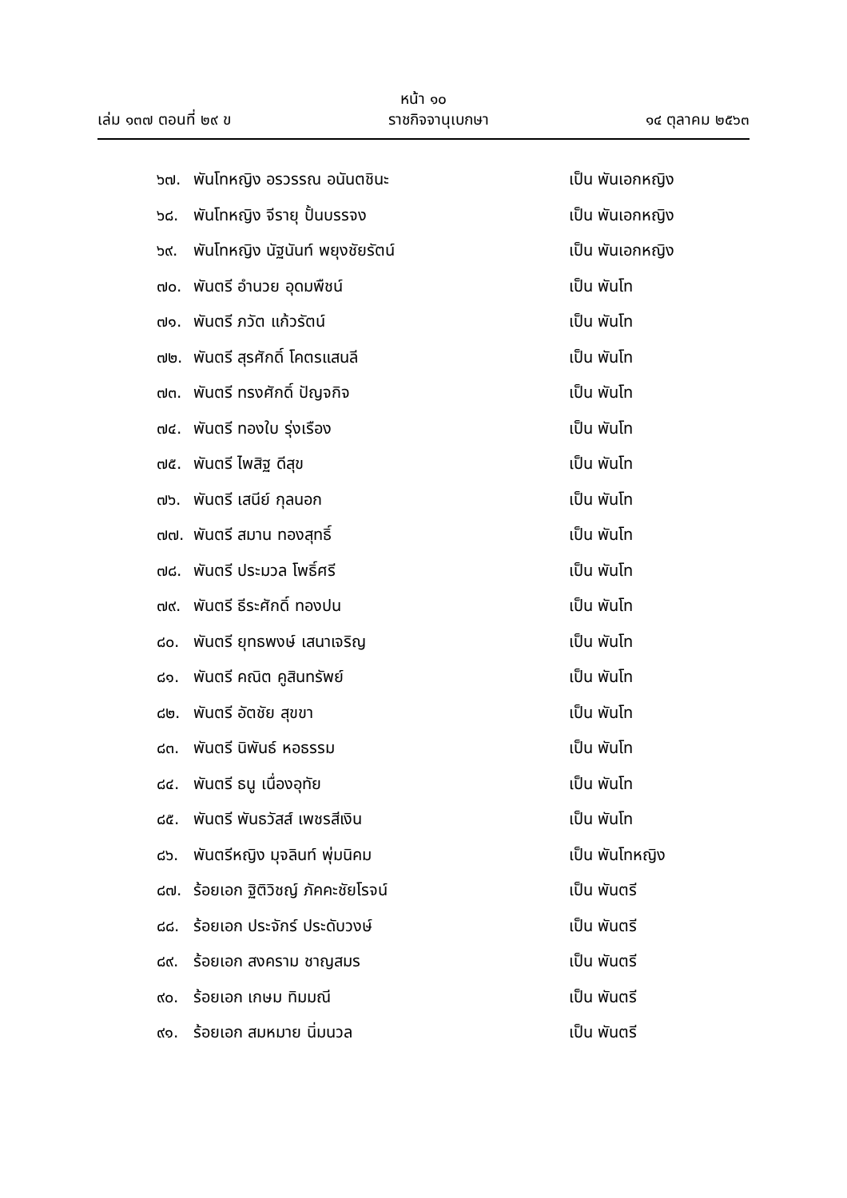หน้า ๑๐
เล่ม ๑๓๗ ตอนที่ ๒๙ ข ราชกิจจานุเบกษา ๑๔ ตุลาคม ๒๕๖๓
๖๗. พันโทหญิง อรวรรณ อนันตชินะ เป็น พันเอกหญิง
๖๘. พันโทหญิง จีรายุ ปั้นบรรจง เป็น พันเอกหญิง
๖๙. พันโทหญิง นัฐนันท์ พยุงชัยรัตน์ เป็น พันเอกหญิง
๗๐. พันตรี อำนวย อุดมพืชน์ เป็น พันโท
๗๑. พันตรี ภวัต แก้วรัตน์ เป็น พันโท
๗๒. พันตรี สุรศักดิ์ โคตรแสนลี เป็น พันโท
๗๓. พันตรี ทรงศักดิ์ ปัญจกิจ เป็น พันโท
๗๔. พันตรี ทองใบ รุ่งเรือง เป็น พันโท
๗๕. พันตรี ไพสิฐ ดีสุข เป็น พันโท
๗๖. พันตรี เสนีย์ กุลนอก เป็น พันโท
๗๗. พันตรี สมาน ทองสุทธิ์ เป็น พันโท
๗๘. พันตรี ประมวล โพธิ์ศรี เป็น พันโท
๗๙. พันตรี ธีระศักดิ์ ทองปน เป็น พันโท
๘๐. พันตรี ยุทธพงษ์ เสนาเจริญ เป็น พันโท
๘๑. พันตรี คณิต คูสินทรัพย์ เป็น พันโท
๘๒. พันตรี อัตชัย สุขขา เป็น พันโท
๘๓. พันตรี นิพันธ์ หอธรรม เป็น พันโท
๘๔. พันตรี ธนู เนื่องอุทัย เป็น พันโท
๘๕. พันตรี พันธวัสส์ เพชรสีเงิน เป็น พันโท
๘๖. พันตรีหญิง มุจลินท์ พุ่มนิคม เป็น พันโทหญิง
๘๗. ร้อยเอก ฐิติวิชญ์ ภัคคะชัยโรจน์ เป็น พันตรี
๘๘. ร้อยเอก ประจักร์ ประดับวงษ์ เป็น พันตรี
๘๙. ร้อยเอก สงคราม ชาญสมร เป็น พันตรี
๙๐. ร้อยเอก เกษม ทิมมณี เป็น พันตรี
๙๑. ร้อยเอก สมหมาย นิ่มนวล เป็น พันตรี